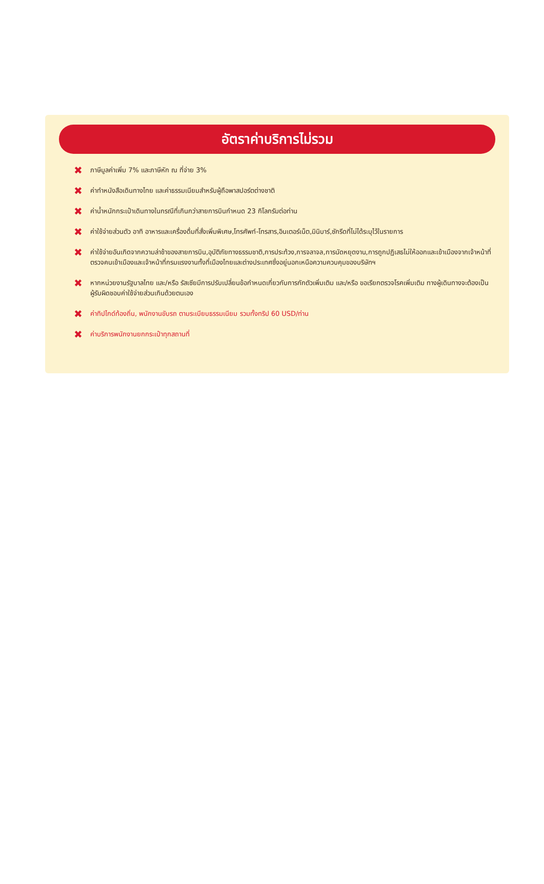อัตราค่าบริการไม่รวม
✖ ภาษีมูลค่าเพิ่ม 7% และภาษีหัก ณ ที่จ่าย 3%
✖ ค่าทำหนังสือเดินทางไทย และค่าธรรมเนียมสำหรับผู้ถือพาสปอร์ตต่างชาติ
✖ ค่าน้ำหนักกระเป๋าเดินทางในกรณีที่เกินกว่าสายการบินกำหนด 23 กิโลกรัมต่อท่าน
✖ ค่าใช้จ่ายส่วนตัว อาทิ อาหารและเครื่องดื่มที่สั่งเพิ่มพิเศษ,โทรศัพท์-โทรสาร,อินเตอร์เน็ต,มินิบาร์,ซักรีดที่ไม่ได้ระบุไว้ในรายการ
✖ ค่าใช้จ่ายอันเกิดจากความล่าช้าของสายการบิน,อุบัติภัยทางธรรมชาติ,การประท้วง,การจลาจล,การนัดหยุดงาน,การถูกปฏิเสธไม่ให้ออกและเข้าเมืองจากเจ้าหน้าที่ตรวจคนเข้าเมืองและเจ้าหน้าที่กรมแรงงานทั้งที่เมืองไทยและต่างประเทศซึ่งอยู่นอกเหนือความควบคุมของบริษัทฯ
✖ หากหน่วยงานรัฐบาลไทย และ/หรือ รัสเซียมีการปรับเปลี่ยนข้อกำหนดเกี่ยวกับการกักตัวเพิ่มเติม และ/หรือ ขอเรียกตรวจโรคเพิ่มเติม ทางผู้เดินทางจะต้องเป็นผู้รับผิดชอบค่าใช้จ่ายส่วนเกินด้วยตนเอง
✖ ค่าทิปไกด์ท้องถิ่น, พนักงานขับรถ ตามระเบียบธรรมเนียม รวมทั้งทริป 60 USD/ท่าน
✖ ค่าบริการพนักงานยกกระเป๋าทุกสถานที่